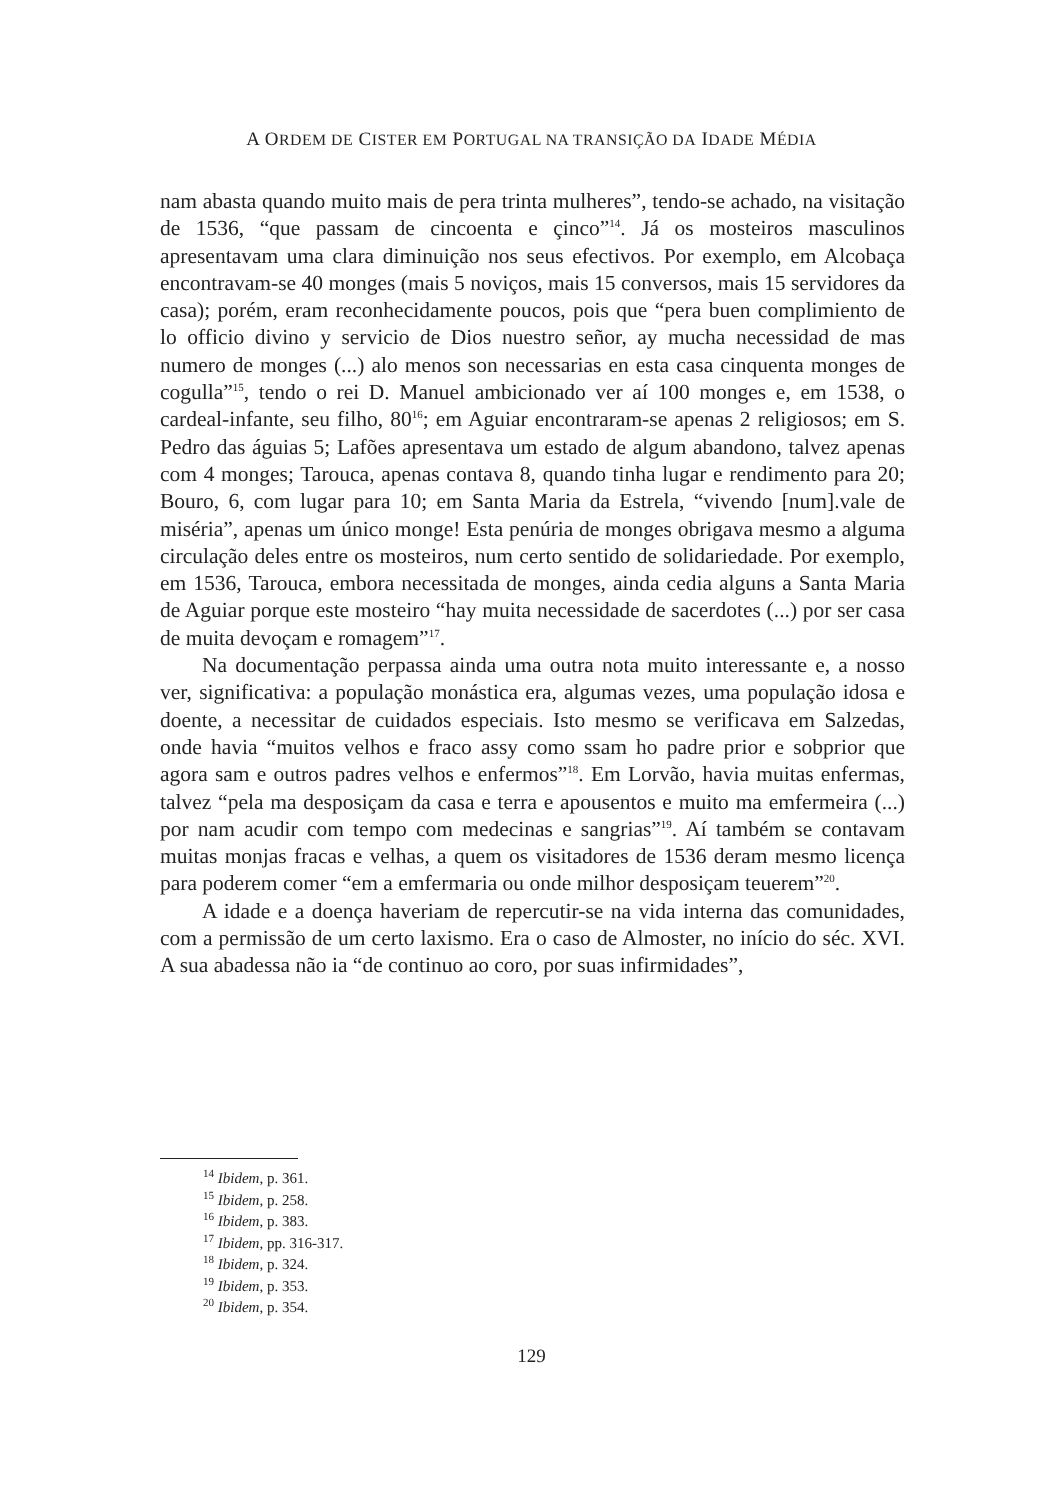A ORDEM DE CISTER EM PORTUGAL NA TRANSIÇÃO DA IDADE MÉDIA
nam abasta quando muito mais de pera trinta mulheres”, tendo-se achado, na visitação de 1536, “que passam de cincoenta e çinco”<sup>14</sup>. Já os mosteiros masculinos apresentavam uma clara diminuição nos seus efectivos. Por exemplo, em Alcobaça encontravam-se 40 monges (mais 5 noviços, mais 15 conversos, mais 15 servidores da casa); porém, eram reconhecidamente poucos, pois que “pera buen complimiento de lo officio divino y servicio de Dios nuestro señor, ay mucha necessidad de mas numero de monges (...) alo menos son necessarias en esta casa cinquenta monges de cogulla”<sup>15</sup>, tendo o rei D. Manuel ambicionado ver aí 100 monges e, em 1538, o cardeal-infante, seu filho, 80<sup>16</sup>; em Aguiar encontraram-se apenas 2 religiosos; em S. Pedro das águias 5; Lafões apresentava um estado de algum abandono, talvez apenas com 4 monges; Tarouca, apenas contava 8, quando tinha lugar e rendimento para 20; Bouro, 6, com lugar para 10; em Santa Maria da Estrela, “vivendo [num].vale de miséria”, apenas um único monge! Esta penúria de monges obrigava mesmo a alguma circulação deles entre os mosteiros, num certo sentido de solidariedade. Por exemplo, em 1536, Tarouca, embora necessitada de monges, ainda cedia alguns a Santa Maria de Aguiar porque este mosteiro “hay muita necessidade de sacerdotes (...) por ser casa de muita devoçam e romagem”<sup>17</sup>.
Na documentação perpassa ainda uma outra nota muito interessante e, a nosso ver, significativa: a população monástica era, algumas vezes, uma população idosa e doente, a necessitar de cuidados especiais. Isto mesmo se verificava em Salzedas, onde havia “muitos velhos e fraco assy como ssam ho padre prior e sobprior que agora sam e outros padres velhos e enfermos”<sup>18</sup>. Em Lorvão, havia muitas enfermas, talvez “pela ma desposiçam da casa e terra e apousentos e muito ma emfermeira (...) por nam acudir com tempo com medecinas e sangrias”<sup>19</sup>. Aí também se contavam muitas monjas fracas e velhas, a quem os visitadores de 1536 deram mesmo licença para poderem comer “em a emfermaria ou onde milhor desposiçam teuerem”<sup>20</sup>.
A idade e a doença haveriam de repercutir-se na vida interna das comunidades, com a permissão de um certo laxismo. Era o caso de Almoster, no início do séc. XVI. A sua abadessa não ia “de continuo ao coro, por suas infirmidades”,
<sup>14</sup> Ibidem, p. 361.
<sup>15</sup> Ibidem, p. 258.
<sup>16</sup> Ibidem, p. 383.
<sup>17</sup> Ibidem, pp. 316-317.
<sup>18</sup> Ibidem, p. 324.
<sup>19</sup> Ibidem, p. 353.
<sup>20</sup> Ibidem, p. 354.
129